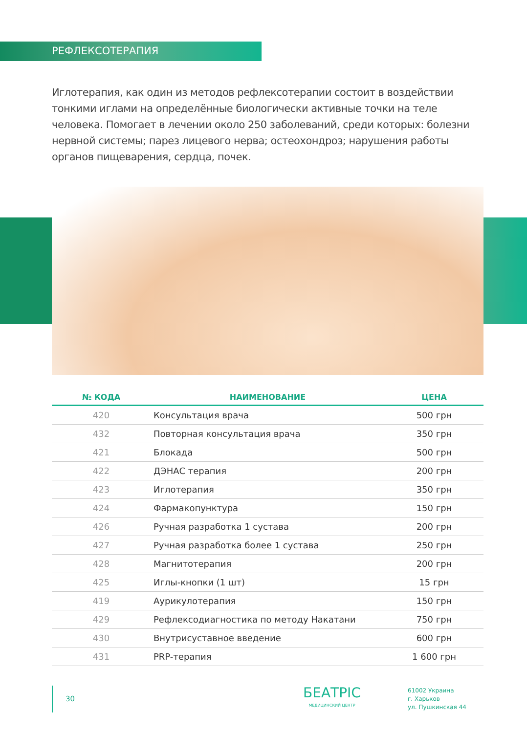РЕФЛЕКСОТЕРАПИЯ
Иглотерапия, как один из методов рефлексотерапии состоит в воздействии тонкими иглами на определённые биологически активные точки на теле человека. Помогает в лечении около 250 заболеваний, среди которых: болезни нервной системы; парез лицевого нерва; остеохондроз; нарушения работы органов пищеварения, сердца, почек.
| № КОДА | НАИМЕНОВАНИЕ | ЦЕНА |
| --- | --- | --- |
| 420 | Консультация врача | 500 грн |
| 432 | Повторная консультация врача | 350 грн |
| 421 | Блокада | 500 грн |
| 422 | ДЭНАС терапия | 200 грн |
| 423 | Иглотерапия | 350 грн |
| 424 | Фармакопунктура | 150 грн |
| 426 | Ручная разработка 1 сустава | 200 грн |
| 427 | Ручная разработка более 1 сустава | 250 грн |
| 428 | Магнитотерапия | 200 грн |
| 425 | Иглы-кнопки (1 шт) | 15 грн |
| 419 | Аурикулотерапия | 150 грн |
| 429 | Рефлексодиагностика по методу Накатани | 750 грн |
| 430 | Внутрисуставное введение | 600 грн |
| 431 | PRP-терапия | 1 600 грн |
30
БЕАТРІС
МЕДИЦИНСКИЙ ЦЕНТР
61002 Украина
г. Харьков
ул. Пушкинская 44